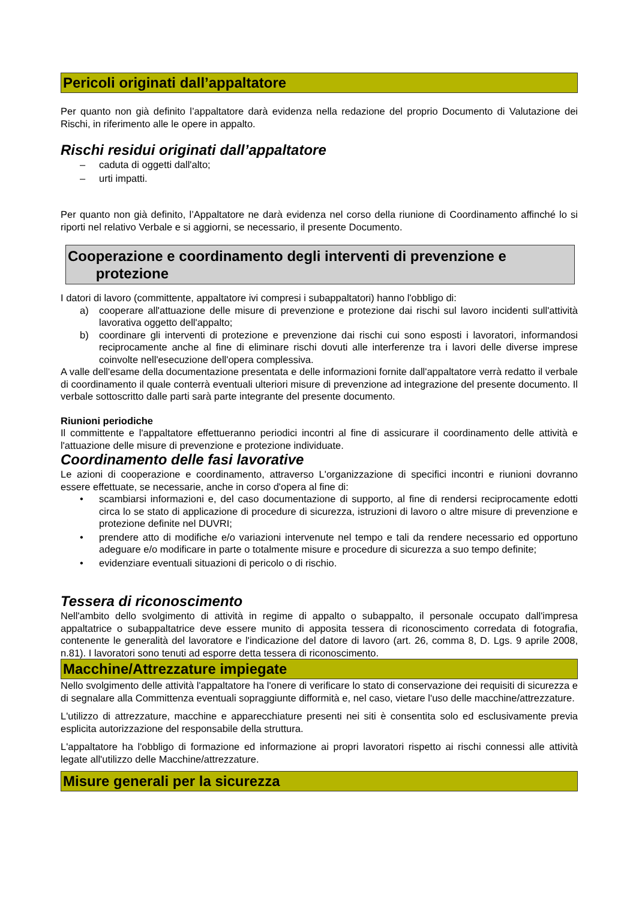Pericoli originati dall’appaltatore
Per quanto non già definito l’appaltatore darà evidenza nella redazione del proprio Documento di Valutazione dei Rischi, in riferimento alle le opere in appalto.
Rischi residui originati dall’appaltatore
– caduta di oggetti dall'alto;
– urti impatti.
Per quanto non già definito, l’Appaltatore ne darà evidenza nel corso della riunione di Coordinamento affinché lo si riporti nel relativo Verbale e si aggiorni, se necessario, il presente Documento.
Cooperazione e coordinamento degli interventi di prevenzione e
protezione
I datori di lavoro (committente, appaltatore ivi compresi i subappaltatori) hanno l'obbligo di:
a) cooperare all'attuazione delle misure di prevenzione e protezione dai rischi sul lavoro incidenti sull'attività lavorativa oggetto dell'appalto;
b) coordinare gli interventi di protezione e prevenzione dai rischi cui sono esposti i lavoratori, informandosi reciprocamente anche al fine di eliminare rischi dovuti alle interferenze tra i lavori delle diverse imprese coinvolte nell'esecuzione dell'opera complessiva.
A valle dell'esame della documentazione presentata e delle informazioni fornite dall'appaltatore verrà redatto il verbale di coordinamento il quale conterrà eventuali ulteriori misure di prevenzione ad integrazione del presente documento. Il verbale sottoscritto dalle parti sarà parte integrante del presente documento.
Riunioni periodiche
Il committente e l'appaltatore effettueranno periodici incontri al fine di assicurare il coordinamento delle attività e l'attuazione delle misure di prevenzione e protezione individuate.
Coordinamento delle fasi lavorative
Le azioni di cooperazione e coordinamento, attraverso L'organizzazione di specifici incontri e riunioni dovranno essere effettuate, se necessarie, anche in corso d'opera al fine di:
• scambiarsi informazioni e, del caso documentazione di supporto, al fine di rendersi reciprocamente edotti circa lo se stato di applicazione di procedure di sicurezza, istruzioni di lavoro o altre misure di prevenzione e protezione definite nel DUVRI;
• prendere atto di modifiche e/o variazioni intervenute nel tempo e tali da rendere necessario ed opportuno adeguare e/o modificare in parte o totalmente misure e procedure di sicurezza a suo tempo definite;
• evidenziare eventuali situazioni di pericolo o di rischio.
Tessera di riconoscimento
Nell'ambito dello svolgimento di attività in regime di appalto o subappalto, il personale occupato dall'impresa appaltatrice o subappaltatrice deve essere munito di apposita tessera di riconoscimento corredata di fotografia, contenente le generalità del lavoratore e l'indicazione del datore di lavoro (art. 26, comma 8, D. Lgs. 9 aprile 2008, n.81). I lavoratori sono tenuti ad esporre detta tessera di riconoscimento.
Macchine/Attrezzature impiegate
Nello svolgimento delle attività l'appaltatore ha l'onere di verificare lo stato di conservazione dei requisiti di sicurezza e di segnalare alla Committenza eventuali sopraggiunte difformità e, nel caso, vietare l'uso delle macchine/attrezzature.
L'utilizzo di attrezzature, macchine e apparecchiature presenti nei siti è consentita solo ed esclusivamente previa esplicita autorizzazione del responsabile della struttura.
L'appaltatore ha l'obbligo di formazione ed informazione ai propri lavoratori rispetto ai rischi connessi alle attività legate all'utilizzo delle Macchine/attrezzature.
Misure generali per la sicurezza